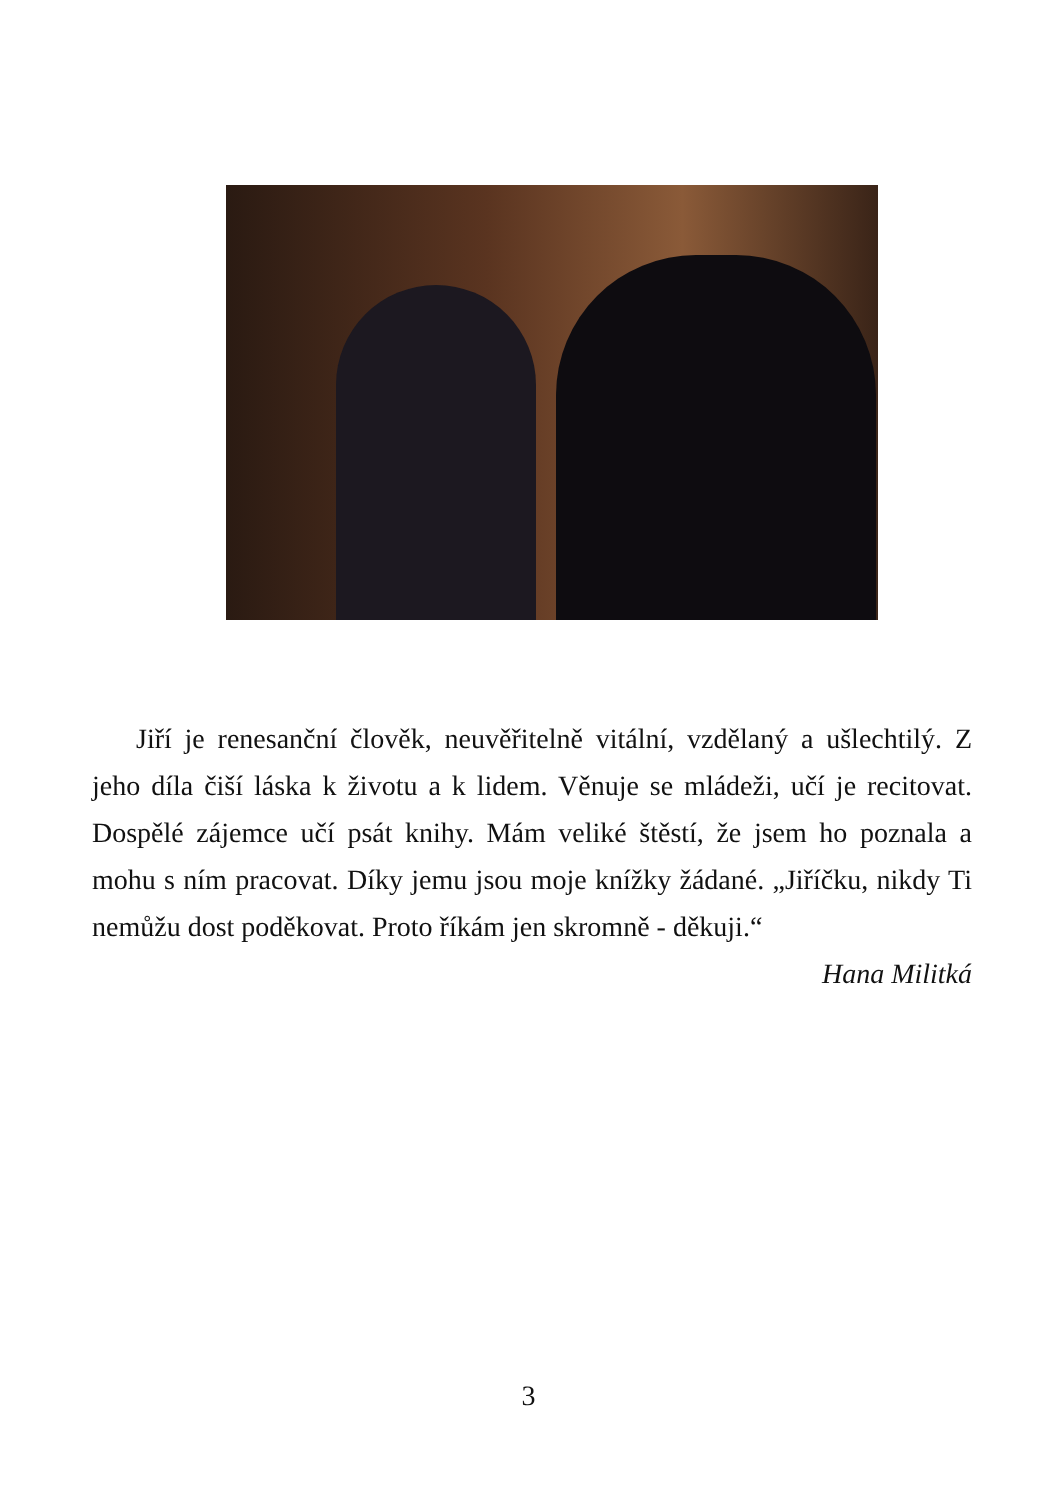Jiří je renesanční člověk, neuvěřitelně vitální, vzdělaný a ušlechtilý. Z jeho díla čiší láska k životu a k lidem. Věnuje se mládeži, učí je recitovat. Dospělé zájemce učí psát knihy. Mám veliké štěstí, že jsem ho poznala a mohu s ním pracovat. Díky jemu jsou moje knížky žádané. „Jiříčku, nikdy Ti nemůžu dost poděkovat. Proto říkám jen skromně - děkuji.“
Hana Militká
3